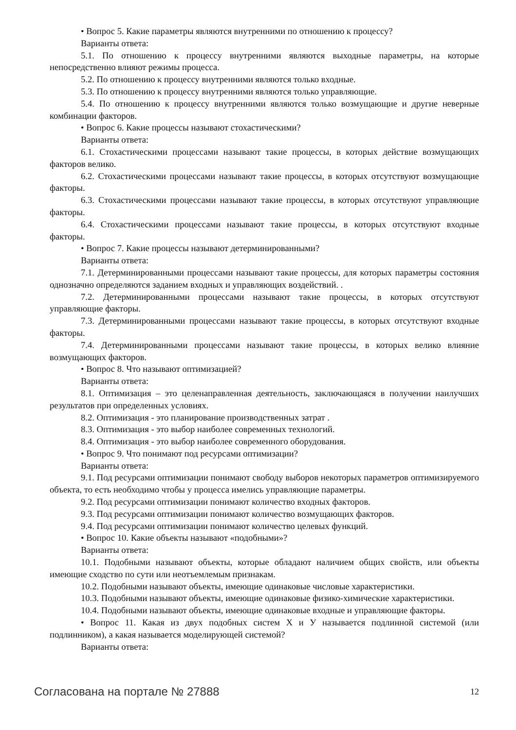• Вопрос 5. Какие параметры являются внутренними по отношению к процессу?
Варианты ответа:
5.1. По отношению к процессу внутренними являются выходные параметры, на которые непосредственно влияют режимы процесса.
5.2. По отношению к процессу внутренними являются только входные.
5.3. По отношению к процессу внутренними являются только управляющие.
5.4. По отношению к процессу внутренними являются только возмущающие и другие неверные комбинации факторов.
• Вопрос 6. Какие процессы называют стохастическими?
Варианты ответа:
6.1. Стохастическими процессами называют такие процессы, в которых действие возмущающих факторов велико.
6.2. Стохастическими процессами называют такие процессы, в которых отсутствуют возмущающие факторы.
6.3. Стохастическими процессами называют такие процессы, в которых отсутствуют управляющие факторы.
6.4. Стохастическими процессами называют такие процессы, в которых отсутствуют входные факторы.
• Вопрос 7. Какие процессы называют детерминированными?
Варианты ответа:
7.1. Детерминированными процессами называют такие процессы, для которых параметры состояния однозначно определяются заданием входных и управляющих воздействий. .
7.2. Детерминированными процессами называют такие процессы, в которых отсутствуют управляющие факторы.
7.3. Детерминированными процессами называют такие процессы, в которых отсутствуют входные факторы.
7.4. Детерминированными процессами называют такие процессы, в которых велико влияние возмущающих факторов.
• Вопрос 8. Что называют оптимизацией?
Варианты ответа:
8.1. Оптимизация – это целенаправленная деятельность, заключающаяся в получении наилучших результатов при определенных условиях.
8.2. Оптимизация - это планирование производственных затрат .
8.3. Оптимизация - это выбор наиболее современных технологий.
8.4. Оптимизация - это выбор наиболее современного оборудования.
• Вопрос 9. Что понимают под ресурсами оптимизации?
Варианты ответа:
9.1. Под ресурсами оптимизации понимают свободу выборов некоторых параметров оптимизируемого объекта, то есть необходимо чтобы у процесса имелись управляющие параметры.
9.2. Под ресурсами оптимизации понимают количество входных факторов.
9.3. Под ресурсами оптимизации понимают количество возмущающих факторов.
9.4. Под ресурсами оптимизации понимают количество целевых функций.
• Вопрос 10. Какие объекты называют «подобными»?
Варианты ответа:
10.1. Подобными называют объекты, которые обладают наличием общих свойств, или объекты имеющие сходство по сути или неотъемлемым признакам.
10.2. Подобными называют объекты, имеющие одинаковые числовые характеристики.
10.3. Подобными называют объекты, имеющие одинаковые физико-химические характеристики.
10.4. Подобными называют объекты, имеющие одинаковые входные и управляющие факторы.
• Вопрос 11. Какая из двух подобных систем Х и У называется подлинной системой (или подлинником), а какая называется моделирующей системой?
Варианты ответа:
Согласована на портале № 27888 12